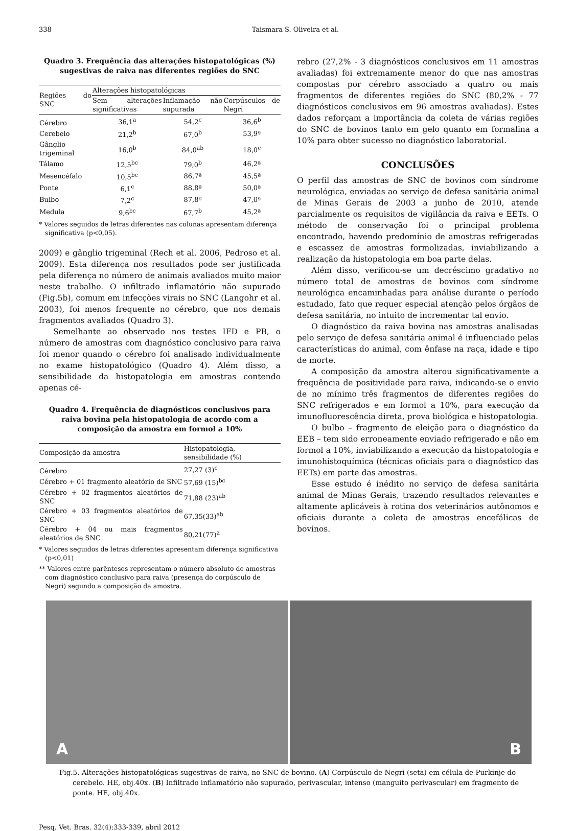338 Taismara S. Oliveira et al.
Quadro 3. Frequência das alterações histopatológicas (%) sugestivas de raiva nas diferentes regiões do SNC
| Regiões do SNC | Alterações histopatológicas | | |
| --- | --- | --- | --- |
| | Sem alterações significativas | Inflamação não supurada | Corpúsculos de Negri |
| Cérebro | 36,1<sup>a</sup> | 54,2<sup>c</sup> | 36,6<sup>b</sup> |
| Cerebelo | 21,2<sup>b</sup> | 67,0<sup>b</sup> | 53,9ª |
| Gânglio trigeminal | 16,0<sup>b</sup> | 84,0<sup>ab</sup> | 18,0<sup>c</sup> |
| Tálamo | 12,5<sup>bc</sup> | 79,0<sup>b</sup> | 46,2ª |
| Mesencéfalo | 10,5<sup>bc</sup> | 86,7ª | 45,5ª |
| Ponte | 6,1<sup>c</sup> | 88,8ª | 50,0ª |
| Bulbo | 7,2<sup>c</sup> | 87,8ª | 47,0ª |
| Medula | 9,6<sup>bc</sup> | 67,7<sup>b</sup> | 45,2ª |
* Valores seguidos de letras diferentes nas colunas apresentam diferença significativa (p<0,05).
2009) e gânglio trigeminal (Rech et al. 2006, Pedroso et al. 2009). Esta diferença nos resultados pode ser justificada pela diferença no número de animais avaliados muito maior neste trabalho. O infiltrado inflamatório não supurado (Fig.5b), comum em infecções virais no SNC (Langohr et al. 2003), foi menos frequente no cérebro, que nos demais fragmentos avaliados (Quadro 3).
Semelhante ao observado nos testes IFD e PB, o número de amostras com diagnóstico conclusivo para raiva foi menor quando o cérebro foi analisado individualmente no exame histopatológico (Quadro 4). Além disso, a sensibilidade da histopatologia em amostras contendo apenas cé-
Quadro 4. Frequência de diagnósticos conclusivos para raiva bovina pela histopatologia de acordo com a composição da amostra em formol a 10%
| Composição da amostra | Histopatologia, sensibilidade (%) |
| --- | --- |
| Cérebro | 27,27 (3)<sup>c</sup> |
| Cérebro + 01 fragmento aleatório de SNC | 57,69 (15)<sup>bc</sup> |
| Cérebro + 02 fragmentos aleatórios de SNC | 71,88 (23)<sup>ab</sup> |
| Cérebro + 03 fragmentos aleatórios de SNC | 67,35(33)<sup>ab</sup> |
| Cérebro + 04 ou mais fragmentos aleatórios de SNC | 80,21(77)<sup>a</sup> |
* Valores seguidos de letras diferentes apresentam diferença significativa (p<0,01)
** Valores entre parênteses representam o número absoluto de amostras com diagnóstico conclusivo para raiva (presença do corpúsculo de Negri) segundo a composição da amostra.
rebro (27,2% - 3 diagnósticos conclusivos em 11 amostras avaliadas) foi extremamente menor do que nas amostras compostas por cérebro associado a quatro ou mais fragmentos de diferentes regiões do SNC (80,2% - 77 diagnósticos conclusivos em 96 amostras avaliadas). Estes dados reforçam a importância da coleta de várias regiões do SNC de bovinos tanto em gelo quanto em formalina a 10% para obter sucesso no diagnóstico laboratorial.
CONCLUSÕES
O perfil das amostras de SNC de bovinos com síndrome neurológica, enviadas ao serviço de defesa sanitária animal de Minas Gerais de 2003 a junho de 2010, atende parcialmente os requisitos de vigilância da raiva e EETs. O método de conservação foi o principal problema encontrado, havendo predomínio de amostras refrigeradas e escassez de amostras formolizadas, inviabilizando a realização da histopatologia em boa parte delas.
Além disso, verificou-se um decréscimo gradativo no número total de amostras de bovinos com síndrome neurológica encaminhadas para análise durante o período estudado, fato que requer especial atenção pelos órgãos de defesa sanitária, no intuito de incrementar tal envio.
O diagnóstico da raiva bovina nas amostras analisadas pelo serviço de defesa sanitária animal é influenciado pelas características do animal, com ênfase na raça, idade e tipo de morte.
A composição da amostra alterou significativamente a frequência de positividade para raiva, indicando-se o envio de no mínimo três fragmentos de diferentes regiões do SNC refrigerados e em formol a 10%, para execução da imunofluorescência direta, prova biológica e histopatologia.
O bulbo – fragmento de eleição para o diagnóstico da EEB – tem sido erroneamente enviado refrigerado e não em formol a 10%, inviabilizando a execução da histopatologia e imunohistoquímica (técnicas oficiais para o diagnóstico das EETs) em parte das amostras.
Esse estudo é inédito no serviço de defesa sanitária animal de Minas Gerais, trazendo resultados relevantes e altamente aplicáveis à rotina dos veterinários autônomos e oficiais durante a coleta de amostras encefálicas de bovinos.
A
B
Fig.5. Alterações histopatológicas sugestivas de raiva, no SNC de bovino. (A) Corpúsculo de Negri (seta) em célula de Purkinje do cerebelo. HE, obj.40x. (B) Infiltrado inflamatório não supurado, perivascular, intenso (manguito perivascular) em fragmento de ponte. HE, obj.40x.
Pesq. Vet. Bras. 32(4):333-339, abril 2012